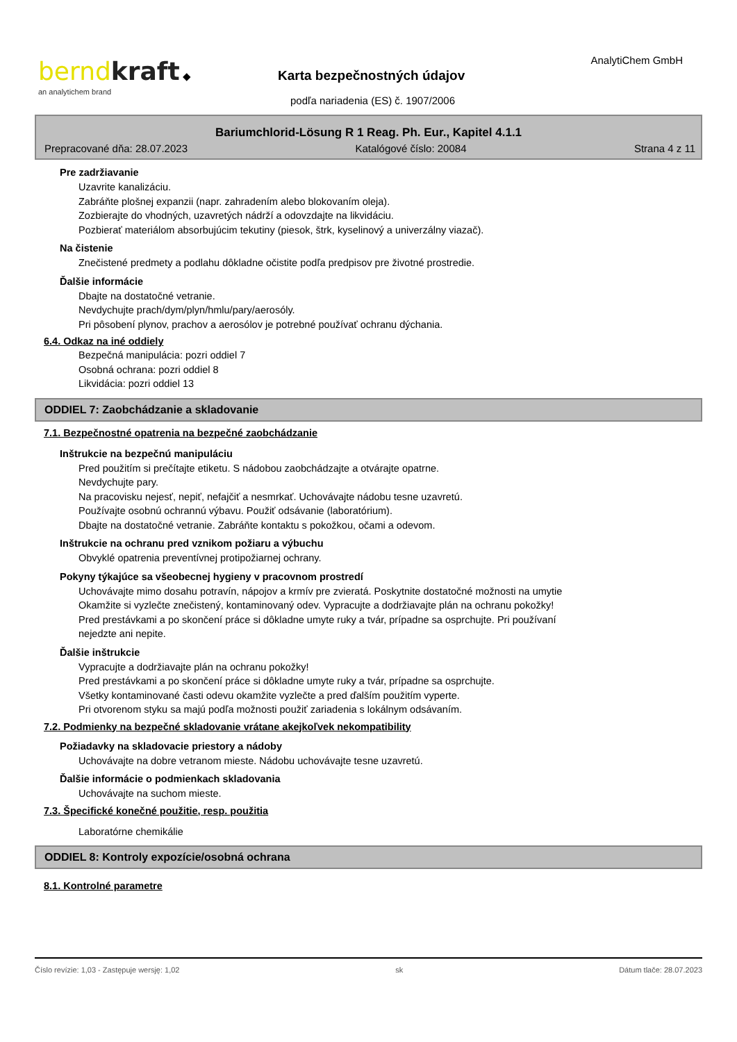bernd kraft ◆
an analytichem brand
Karta bezpečnostných údajov
podľa nariadenia (ES) č. 1907/2006
AnalytiChem GmbH
Bariumchlorid-Lösung R 1 Reag. Ph. Eur., Kapitel 4.1.1
Prepracované dňa: 28.07.2023 Katalógové číslo: 20084 Strana 4 z 11
Pre zadržiavanie
Uzavrite kanalizáciu.
Zabráňte plošnej expanzii (napr. zahradením alebo blokovaním oleja).
Zozbierajte do vhodných, uzavretých nádrží a odovzdajte na likvidáciu.
Pozbierať materiálom absorbujúcim tekutiny (piesok, štrk, kyselinový a univerzálny viazač).
Na čistenie
Znečistené predmety a podlahu dôkladne očistite podľa predpisov pre životné prostredie.
Ďalšie informácie
Dbajte na dostatočné vetranie.
Nevdychujte prach/dym/plyn/hmlu/pary/aerosóly.
Pri pôsobení plynov, prachov a aerosólov je potrebné používať ochranu dýchania.
6.4. Odkaz na iné oddiely
Bezpečná manipulácia: pozri oddiel 7
Osobná ochrana: pozri oddiel 8
Likvidácia: pozri oddiel 13
ODDIEL 7: Zaobchádzanie a skladovanie
7.1. Bezpečnostné opatrenia na bezpečné zaobchádzanie
Inštrukcie na bezpečnú manipuláciu
Pred použitím si prečítajte etiketu. S nádobou zaobchádzajte a otvárajte opatrne.
Nevdychujte pary.
Na pracovisku nejesť, nepiť, nefajčiť a nesmrkať. Uchovávajte nádobu tesne uzavretú.
Používajte osobnú ochrannú výbavu. Použiť odsávanie (laboratórium).
Dbajte na dostatočné vetranie. Zabráňte kontaktu s pokožkou, očami a odevom.
Inštrukcie na ochranu pred vznikom požiaru a výbuchu
Obvyklé opatrenia preventívnej protipožiarnej ochrany.
Pokyny týkajúce sa všeobecnej hygieny v pracovnom prostredí
Uchovávajte mimo dosahu potravín, nápojov a krmív pre zvieratá. Poskytnite dostatočné možnosti na umytie
Okamžite si vyzlečte znečistený, kontaminovaný odev. Vypracujte a dodržiavajte plán na ochranu pokožky!
Pred prestávkami a po skončení práce si dôkladne umyte ruky a tvár, prípadne sa osprchujte. Pri používaní
nejedzte ani nepite.
Ďalšie inštrukcie
Vypracujte a dodržiavajte plán na ochranu pokožky!
Pred prestávkami a po skončení práce si dôkladne umyte ruky a tvár, prípadne sa osprchujte.
Všetky kontaminované časti odevu okamžite vyzlečte a pred ďalším použitím vyperte.
Pri otvorenom styku sa majú podľa možnosti použiť zariadenia s lokálnym odsávaním.
7.2. Podmienky na bezpečné skladovanie vrátane akejkoľvek nekompatibility
Požiadavky na skladovacie priestory a nádoby
Uchovávajte na dobre vetranom mieste. Nádobu uchovávajte tesne uzavretú.
Ďalšie informácie o podmienkach skladovania
Uchovávajte na suchom mieste.
7.3. Špecifické konečné použitie, resp. použitia
Laboratórne chemikálie
ODDIEL 8: Kontroly expozície/osobná ochrana
8.1. Kontrolné parametre
Číslo revízie: 1,03 - Zastępuje wersję: 1,02 sk Dátum tlače: 28.07.2023